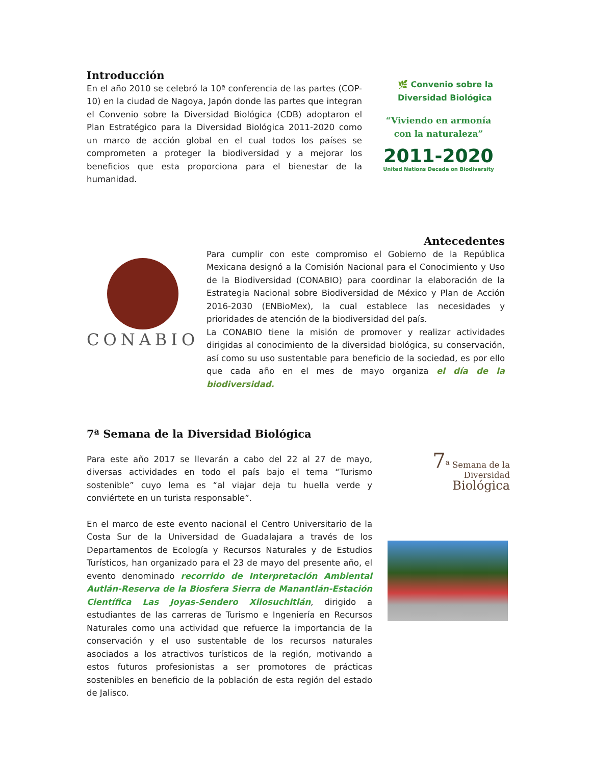Introducción
En el año 2010 se celebró la 10ª conferencia de las partes (COP-10) en la ciudad de Nagoya, Japón donde las partes que integran el Convenio sobre la Diversidad Biológica (CDB) adoptaron el Plan Estratégico para la Diversidad Biológica 2011-2020 como un marco de acción global en el cual todos los países se comprometen a proteger la biodiversidad y a mejorar los beneficios que esta proporciona para el bienestar de la humanidad.
🌿 Convenio sobre la Diversidad Biológica
“Viviendo en armonía con la naturaleza”
2011-2020
United Nations Decade on Biodiversity
Antecedentes
CONABIO
Para cumplir con este compromiso el Gobierno de la República Mexicana designó a la Comisión Nacional para el Conocimiento y Uso de la Biodiversidad (CONABIO) para coordinar la elaboración de la Estrategia Nacional sobre Biodiversidad de México y Plan de Acción 2016-2030 (ENBioMex), la cual establece las necesidades y prioridades de atención de la biodiversidad del país.
La CONABIO tiene la misión de promover y realizar actividades dirigidas al conocimiento de la diversidad biológica, su conservación, así como su uso sustentable para beneficio de la sociedad, es por ello que cada año en el mes de mayo organiza el día de la biodiversidad.
7ª Semana de la Diversidad Biológica
Para este año 2017 se llevarán a cabo del 22 al 27 de mayo, diversas actividades en todo el país bajo el tema “Turismo sostenible” cuyo lema es “al viajar deja tu huella verde y conviértete en un turista responsable”.
En el marco de este evento nacional el Centro Universitario de la Costa Sur de la Universidad de Guadalajara a través de los Departamentos de Ecología y Recursos Naturales y de Estudios Turísticos, han organizado para el 23 de mayo del presente año, el evento denominado recorrido de Interpretación Ambiental Autlán-Reserva de la Biosfera Sierra de Manantlán-Estación Científica Las Joyas-Sendero Xilosuchitlán, dirigido a estudiantes de las carreras de Turismo e Ingeniería en Recursos Naturales como una actividad que refuerce la importancia de la conservación y el uso sustentable de los recursos naturales asociados a los atractivos turísticos de la región, motivando a estos futuros profesionistas a ser promotores de prácticas sostenibles en beneficio de la población de esta región del estado de Jalisco.
7<sup>a</sup> Semana de la
Diversidad
Biológica